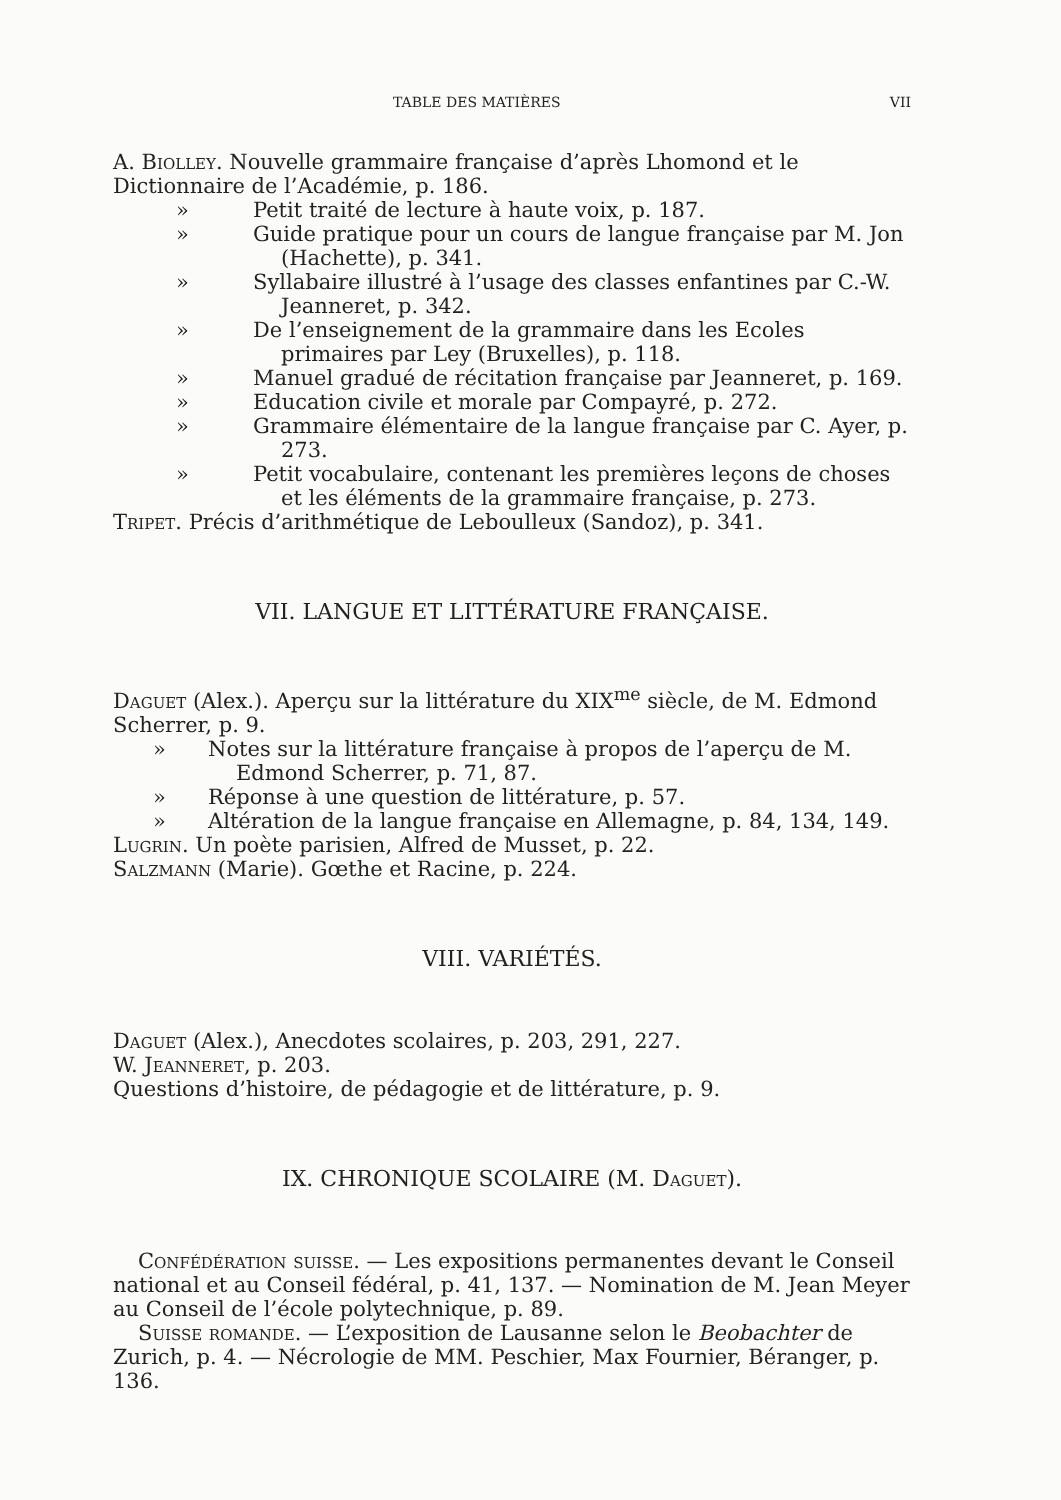TABLE DES MATIÈRES VII
A. Biolley. Nouvelle grammaire française d’après Lhomond et le Dictionnaire de l’Académie, p. 186.
» Petit traité de lecture à haute voix, p. 187.
» Guide pratique pour un cours de langue française par M. Jon (Hachette), p. 341.
» Syllabaire illustré à l’usage des classes enfantines par C.-W. Jeanneret, p. 342.
» De l’enseignement de la grammaire dans les Ecoles primaires par Ley (Bruxelles), p. 118.
» Manuel gradué de récitation française par Jeanneret, p. 169.
» Education civile et morale par Compayré, p. 272.
» Grammaire élémentaire de la langue française par C. Ayer, p. 273.
» Petit vocabulaire, contenant les premières leçons de choses et les éléments de la grammaire française, p. 273.
Tripet. Précis d’arithmétique de Leboulleux (Sandoz), p. 341.
VII. LANGUE ET LITTÉRATURE FRANÇAISE.
Daguet (Alex.). Aperçu sur la littérature du XIX<sup>me</sup> siècle, de M. Edmond Scherrer, p. 9.
» Notes sur la littérature française à propos de l’aperçu de M. Edmond Scherrer, p. 71, 87.
» Réponse à une question de littérature, p. 57.
» Altération de la langue française en Allemagne, p. 84, 134, 149.
Lugrin. Un poète parisien, Alfred de Musset, p. 22.
Salzmann (Marie). Gœthe et Racine, p. 224.
VIII. VARIÉTÉS.
Daguet (Alex.), Anecdotes scolaires, p. 203, 291, 227.
W. Jeanneret, p. 203.
Questions d’histoire, de pédagogie et de littérature, p. 9.
IX. CHRONIQUE SCOLAIRE (M. Daguet).
Confédération suisse. — Les expositions permanentes devant le Conseil national et au Conseil fédéral, p. 41, 137. — Nomination de M. Jean Meyer au Conseil de l’école polytechnique, p. 89.
Suisse romande. — L’exposition de Lausanne selon le Beobachter de Zurich, p. 4. — Nécrologie de MM. Peschier, Max Fournier, Béranger, p. 136.